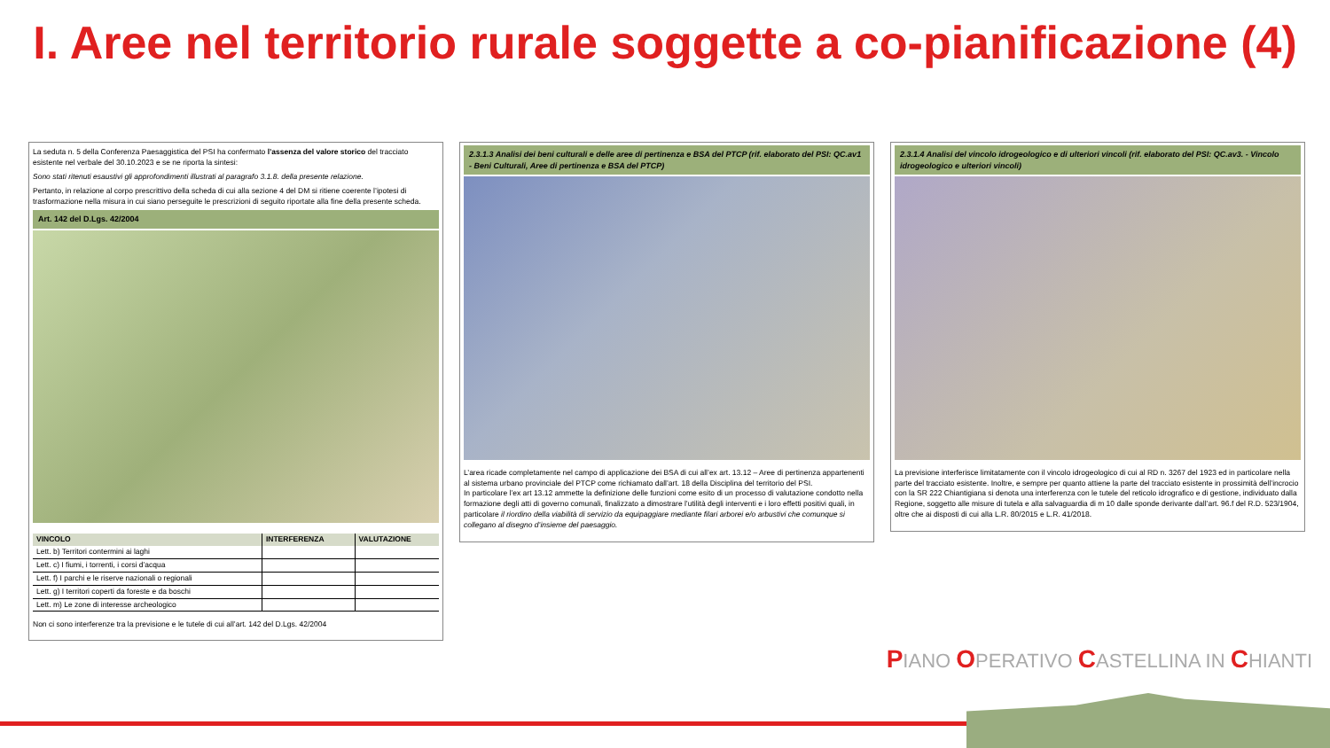I. Aree nel territorio rurale soggette a co-pianificazione (4)
La seduta n. 5 della Conferenza Paesaggistica del PSI ha confermato l’assenza del valore storico del tracciato esistente nel verbale del 30.10.2023 e se ne riporta la sintesi:
Sono stati ritenuti esaustivi gli approfondimenti illustrati al paragrafo 3.1.8. della presente relazione.
Pertanto, in relazione al corpo prescrittivo della scheda di cui alla sezione 4 del DM si ritiene coerente l’ipotesi di trasformazione nella misura in cui siano perseguite le prescrizioni di seguito riportate alla fine della presente scheda.
Art. 142 del D.Lgs. 42/2004
| VINCOLO | INTERFERENZA | VALUTAZIONE |
| --- | --- | --- |
| Lett. b) Territori contermini ai laghi | | |
| Lett. c) I fiumi, i torrenti, i corsi d’acqua | | |
| Lett. f) I parchi e le riserve nazionali o regionali | | |
| Lett. g) I territori coperti da foreste e da boschi | | |
| Lett. m) Le zone di interesse archeologico | | |
Non ci sono interferenze tra la previsione e le tutele di cui all’art. 142 del D.Lgs. 42/2004
2.3.1.3 Analisi dei beni culturali e delle aree di pertinenza e BSA del PTCP (rif. elaborato del PSI: QC.av1 - Beni Culturali, Aree di pertinenza e BSA del PTCP)
L’area ricade completamente nel campo di applicazione dei BSA di cui all’ex art. 13.12 – Aree di pertinenza appartenenti al sistema urbano provinciale del PTCP come richiamato dall’art. 18 della Disciplina del territorio del PSI.
In particolare l’ex art 13.12 ammette la definizione delle funzioni come esito di un processo di valutazione condotto nella formazione degli atti di governo comunali, finalizzato a dimostrare l’utilità degli interventi e i loro effetti positivi quali, in particolare il riordino della viabilità di servizio da equipaggiare mediante filari arborei e/o arbustivi che comunque si collegano al disegno d’insieme del paesaggio.
2.3.1.4 Analisi del vincolo idrogeologico e di ulteriori vincoli (rif. elaborato del PSI: QC.av3. - Vincolo idrogeologico e ulteriori vincoli)
La previsione interferisce limitatamente con il vincolo idrogeologico di cui al RD n. 3267 del 1923 ed in particolare nella parte del tracciato esistente. Inoltre, e sempre per quanto attiene la parte del tracciato esistente in prossimità dell’incrocio con la SR 222 Chiantigiana si denota una interferenza con le tutele del reticolo idrografico e di gestione, individuato dalla Regione, soggetto alle misure di tutela e alla salvaguardia di m 10 dalle sponde derivante dall’art. 96.f del R.D. 523/1904, oltre che ai disposti di cui alla L.R. 80/2015 e L.R. 41/2018.
PIANO OPERATIVO CASTELLINA IN CHIANTI